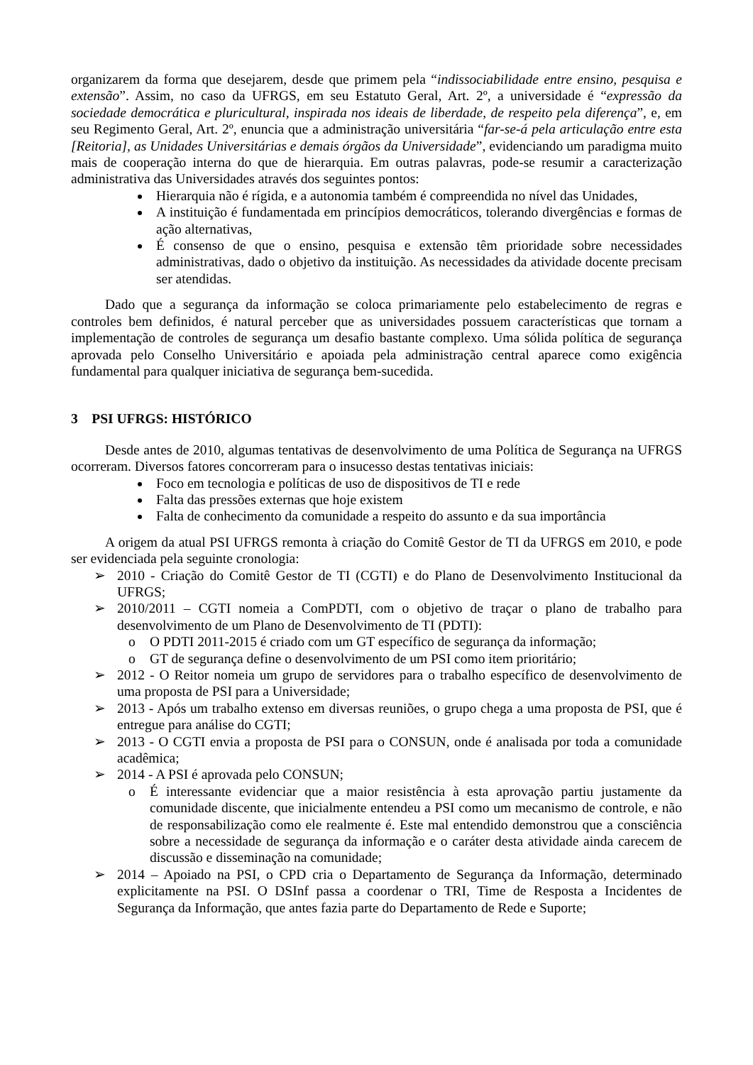organizarem da forma que desejarem, desde que primem pela “indissociabilidade entre ensino, pesquisa e extensão”. Assim, no caso da UFRGS, em seu Estatuto Geral, Art. 2º, a universidade é “expressão da sociedade democrática e pluricultural, inspirada nos ideais de liberdade, de respeito pela diferença”, e, em seu Regimento Geral, Art. 2º, enuncia que a administração universitária “far-se-á pela articulação entre esta [Reitoria], as Unidades Universitárias e demais órgãos da Universidade”, evidenciando um paradigma muito mais de cooperação interna do que de hierarquia. Em outras palavras, pode-se resumir a caracterização administrativa das Universidades através dos seguintes pontos:
Hierarquia não é rígida, e a autonomia também é compreendida no nível das Unidades,
A instituição é fundamentada em princípios democráticos, tolerando divergências e formas de ação alternativas,
É consenso de que o ensino, pesquisa e extensão têm prioridade sobre necessidades administrativas, dado o objetivo da instituição. As necessidades da atividade docente precisam ser atendidas.
Dado que a segurança da informação se coloca primariamente pelo estabelecimento de regras e controles bem definidos, é natural perceber que as universidades possuem características que tornam a implementação de controles de segurança um desafio bastante complexo. Uma sólida política de segurança aprovada pelo Conselho Universitário e apoiada pela administração central aparece como exigência fundamental para qualquer iniciativa de segurança bem-sucedida.
3 PSI UFRGS: HISTÓRICO
Desde antes de 2010, algumas tentativas de desenvolvimento de uma Política de Segurança na UFRGS ocorreram. Diversos fatores concorreram para o insucesso destas tentativas iniciais:
Foco em tecnologia e políticas de uso de dispositivos de TI e rede
Falta das pressões externas que hoje existem
Falta de conhecimento da comunidade a respeito do assunto e da sua importância
A origem da atual PSI UFRGS remonta à criação do Comitê Gestor de TI da UFRGS em 2010, e pode ser evidenciada pela seguinte cronologia:
➢ 2010 - Criação do Comitê Gestor de TI (CGTI) e do Plano de Desenvolvimento Institucional da UFRGS;
➢ 2010/2011 – CGTI nomeia a ComPDTI, com o objetivo de traçar o plano de trabalho para desenvolvimento de um Plano de Desenvolvimento de TI (PDTI):
o O PDTI 2011-2015 é criado com um GT específico de segurança da informação;
o GT de segurança define o desenvolvimento de um PSI como item prioritário;
➢ 2012 - O Reitor nomeia um grupo de servidores para o trabalho específico de desenvolvimento de uma proposta de PSI para a Universidade;
➢ 2013 - Após um trabalho extenso em diversas reuniões, o grupo chega a uma proposta de PSI, que é entregue para análise do CGTI;
➢ 2013 - O CGTI envia a proposta de PSI para o CONSUN, onde é analisada por toda a comunidade acadêmica;
➢ 2014 - A PSI é aprovada pelo CONSUN;
o É interessante evidenciar que a maior resistência à esta aprovação partiu justamente da comunidade discente, que inicialmente entendeu a PSI como um mecanismo de controle, e não de responsabilização como ele realmente é. Este mal entendido demonstrou que a consciência sobre a necessidade de segurança da informação e o caráter desta atividade ainda carecem de discussão e disseminação na comunidade;
➢ 2014 – Apoiado na PSI, o CPD cria o Departamento de Segurança da Informação, determinado explicitamente na PSI. O DSInf passa a coordenar o TRI, Time de Resposta a Incidentes de Segurança da Informação, que antes fazia parte do Departamento de Rede e Suporte;